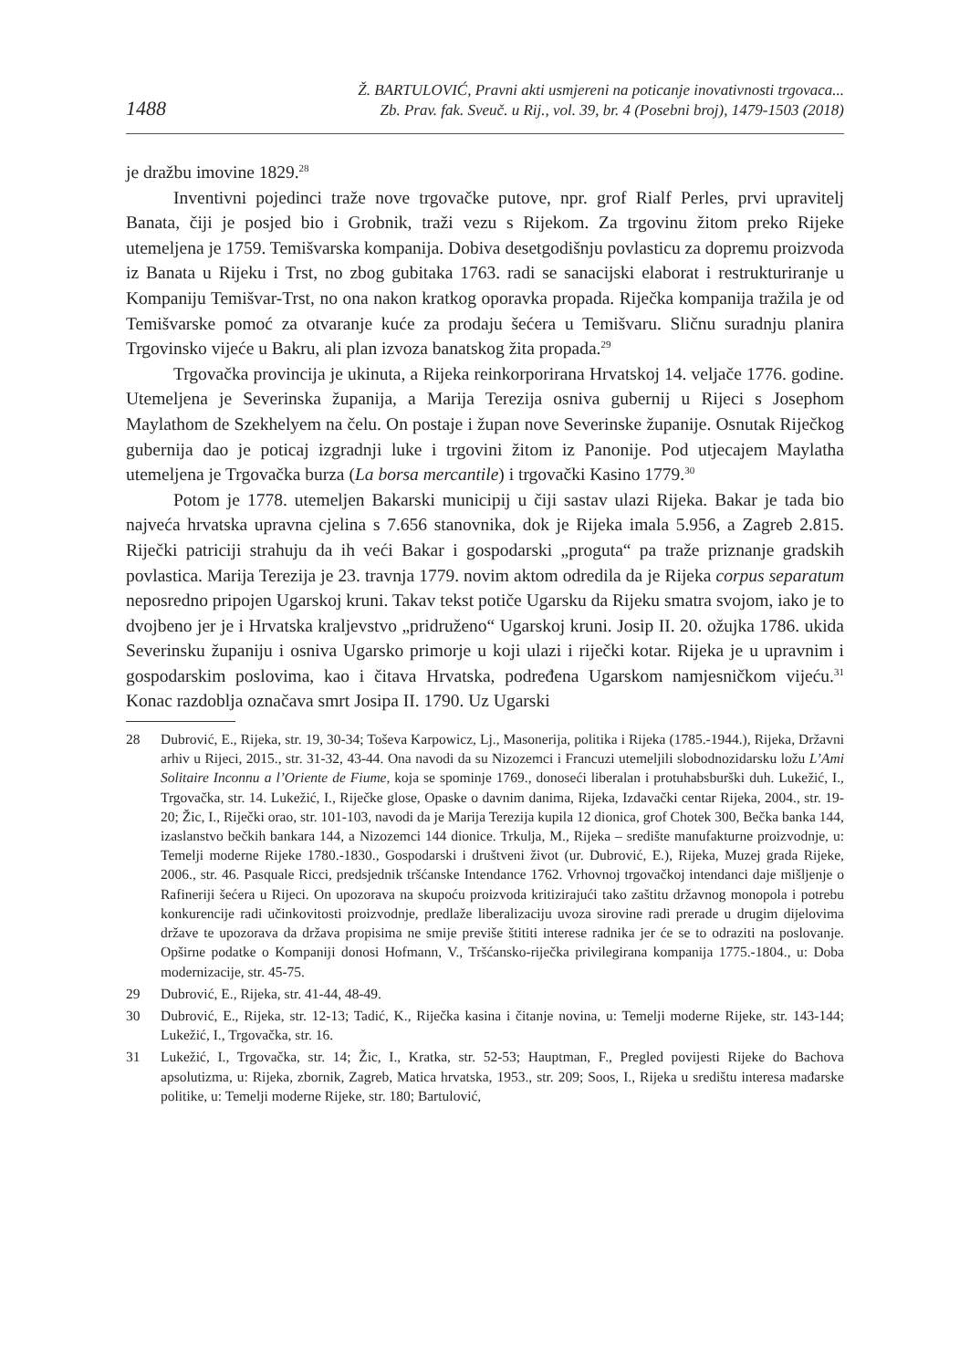1488
Ž. BARTULOVIĆ, Pravni akti usmjereni na poticanje inovativnosti trgovaca...
Zb. Prav. fak. Sveuč. u Rij., vol. 39, br. 4 (Posebni broj), 1479-1503 (2018)
je dražbu imovine 1829.<sup>28</sup>
Inventivni pojedinci traže nove trgovačke putove, npr. grof Rialf Perles, prvi upravitelj Banata, čiji je posjed bio i Grobnik, traži vezu s Rijekom. Za trgovinu žitom preko Rijeke utemeljena je 1759. Temišvarska kompanija. Dobiva desetgodišnju povlasticu za dopremu proizvoda iz Banata u Rijeku i Trst, no zbog gubitaka 1763. radi se sanacijski elaborat i restrukturiranje u Kompaniju Temišvar-Trst, no ona nakon kratkog oporavka propada. Riječka kompanija tražila je od Temišvarske pomoć za otvaranje kuće za prodaju šećera u Temišvaru. Sličnu suradnju planira Trgovinsko vijeće u Bakru, ali plan izvoza banatskog žita propada.<sup>29</sup>
Trgovačka provincija je ukinuta, a Rijeka reinkorporirana Hrvatskoj 14. veljače 1776. godine. Utemeljena je Severinska županija, a Marija Terezija osniva gubernij u Rijeci s Josephom Maylathom de Szekhelyem na čelu. On postaje i župan nove Severinske županije. Osnutak Riječkog gubernija dao je poticaj izgradnji luke i trgovini žitom iz Panonije. Pod utjecajem Maylatha utemeljena je Trgovačka burza (La borsa mercantile) i trgovački Kasino 1779.<sup>30</sup>
Potom je 1778. utemeljen Bakarski municipij u čiji sastav ulazi Rijeka. Bakar je tada bio najveća hrvatska upravna cjelina s 7.656 stanovnika, dok je Rijeka imala 5.956, a Zagreb 2.815. Riječki patriciji strahuju da ih veći Bakar i gospodarski „proguta“ pa traže priznanje gradskih povlastica. Marija Terezija je 23. travnja 1779. novim aktom odredila da je Rijeka corpus separatum neposredno pripojen Ugarskoj kruni. Takav tekst potiče Ugarsku da Rijeku smatra svojom, iako je to dvojbeno jer je i Hrvatska kraljevstvo „pridruženo“ Ugarskoj kruni. Josip II. 20. ožujka 1786. ukida Severinsku županiju i osniva Ugarsko primorje u koji ulazi i riječki kotar. Rijeka je u upravnim i gospodarskim poslovima, kao i čitava Hrvatska, podređena Ugarskom namjesničkom vijeću.<sup>31</sup> Konac razdoblja označava smrt Josipa II. 1790. Uz Ugarski
28 Dubrović, E., Rijeka, str. 19, 30-34; Toševa Karpowicz, Lj., Masonerija, politika i Rijeka (1785.-1944.), Rijeka, Državni arhiv u Rijeci, 2015., str. 31-32, 43-44. Ona navodi da su Nizozemci i Francuzi utemeljili slobodnozidarsku ložu L’Ami Solitaire Inconnu a l’Oriente de Fiume, koja se spominje 1769., donoseći liberalan i protuhabsburški duh. Lukežić, I., Trgovačka, str. 14. Lukežić, I., Riječke glose, Opaske o davnim danima, Rijeka, Izdavački centar Rijeka, 2004., str. 19-20; Žic, I., Riječki orao, str. 101-103, navodi da je Marija Terezija kupila 12 dionica, grof Chotek 300, Bečka banka 144, izaslanstvo bečkih bankara 144, a Nizozemci 144 dionice. Trkulja, M., Rijeka – središte manufakturne proizvodnje, u: Temelji moderne Rijeke 1780.-1830., Gospodarski i društveni život (ur. Dubrović, E.), Rijeka, Muzej grada Rijeke, 2006., str. 46. Pasquale Ricci, predsjednik tršćanske Intendance 1762. Vrhovnoj trgovačkoj intendanci daje mišljenje o Rafineriji šećera u Rijeci. On upozorava na skupoću proizvoda kritizirajući tako zaštitu državnog monopola i potrebu konkurencije radi učinkovitosti proizvodnje, predlaže liberalizaciju uvoza sirovine radi prerade u drugim dijelovima države te upozorava da država propisima ne smije previše štititi interese radnika jer će se to odraziti na poslovanje. Opširne podatke o Kompaniji donosi Hofmann, V., Tršćansko-riječka privilegirana kompanija 1775.-1804., u: Doba modernizacije, str. 45-75.
29 Dubrović, E., Rijeka, str. 41-44, 48-49.
30 Dubrović, E., Rijeka, str. 12-13; Tadić, K., Riječka kasina i čitanje novina, u: Temelji moderne Rijeke, str. 143-144; Lukežić, I., Trgovačka, str. 16.
31 Lukežić, I., Trgovačka, str. 14; Žic, I., Kratka, str. 52-53; Hauptman, F., Pregled povijesti Rijeke do Bachova apsolutizma, u: Rijeka, zbornik, Zagreb, Matica hrvatska, 1953., str. 209; Soos, I., Rijeka u središtu interesa mađarske politike, u: Temelji moderne Rijeke, str. 180; Bartulović,